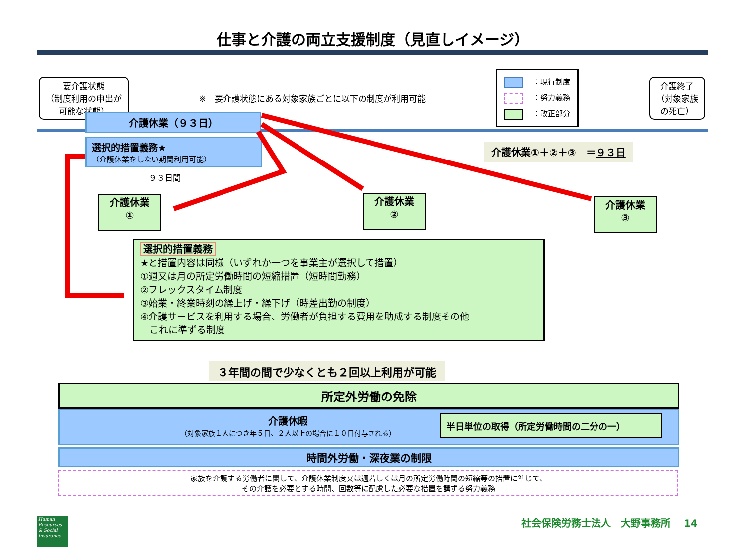仕事と介護の両立支援制度（見直しイメージ）
要介護状態
（制度利用の申出が
可能な状態）
※　要介護状態にある対象家族ごとに以下の制度が利用可能
：現行制度
：努力義務
：改正部分
介護終了
（対象家族
の死亡）
介護休業（９３日）
選択的措置義務★
（介護休業をしない期間利用可能）
９３日間
介護休業①＋②＋③　＝９３日
介護休業
①
介護休業
②
介護休業
③
選択的措置義務
★と措置内容は同様（いずれか一つを事業主が選択して措置）
①週又は月の所定労働時間の短縮措置（短時間勤務）
②フレックスタイム制度
③始業・終業時刻の繰上げ・繰下げ（時差出勤の制度）
④介護サービスを利用する場合、労働者が負担する費用を助成する制度その他
　これに準ずる制度
３年間の間で少なくとも２回以上利用が可能
所定外労働の免除
介護休暇
（対象家族１人につき年５日、２人以上の場合に１０日付与される）
半日単位の取得（所定労働時間の二分の一）
時間外労働・深夜業の制限
家族を介護する労働者に関して、介護休業制度又は週若しくは月の所定労働時間の短縮等の措置に準じて、
その介護を必要とする時間、回数等に配慮した必要な措置を講ずる努力義務
Human Resources & Social Insurance
社会保険労務士法人　大野事務所　 14